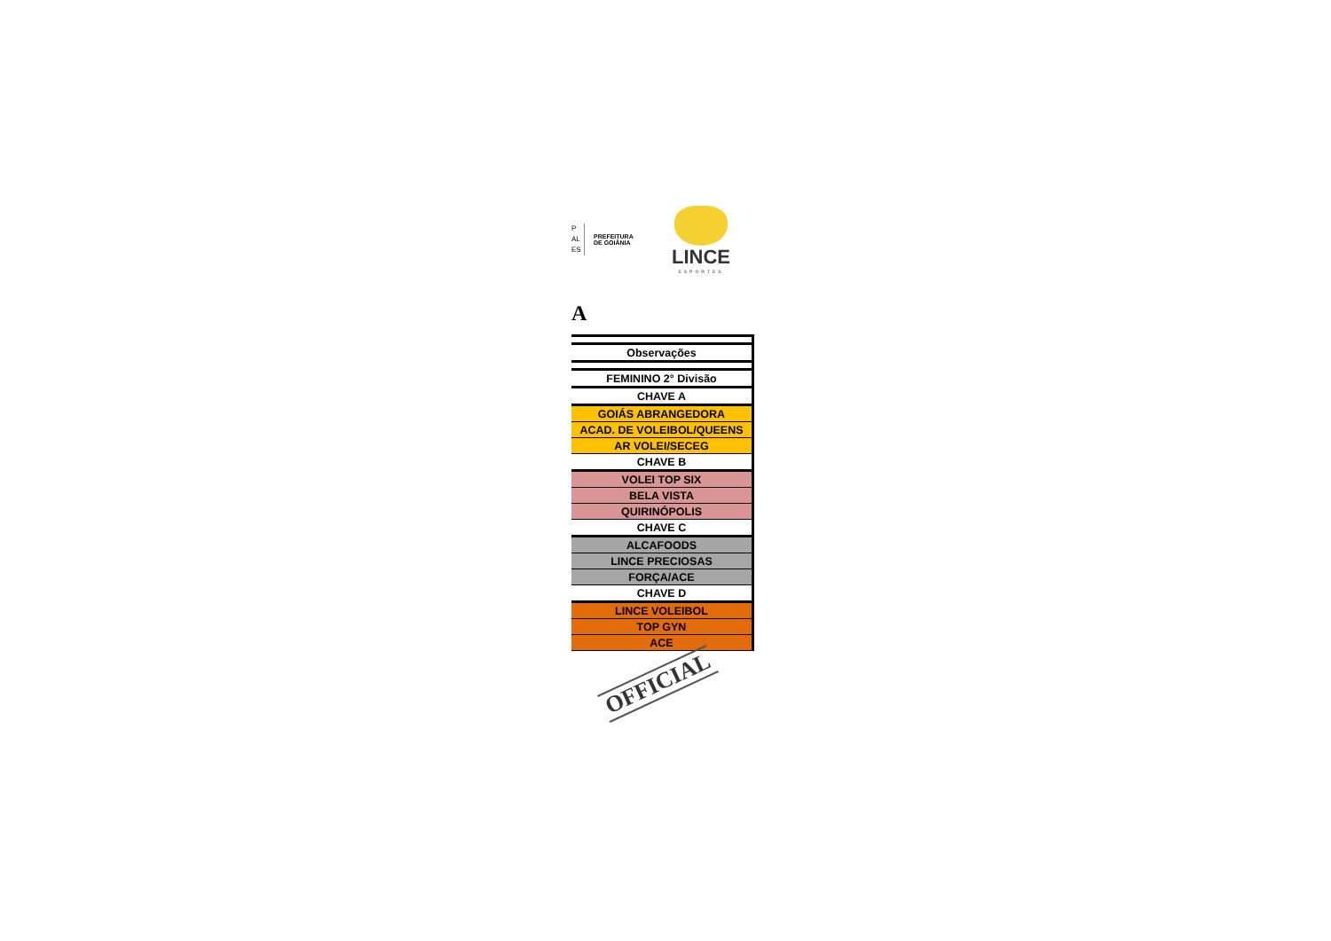P
AL
ES
PREFEITURA
DE GOIÂNIA
LINCE
ESPORTES
A
| Observações |
| FEMININO 2° Divisão |
| CHAVE A |
| GOIÁS ABRANGEDORA |
| ACAD. DE VOLEIBOL/QUEENS |
| AR VOLEI/SECEG |
| CHAVE B |
| VOLEI TOP SIX |
| BELA VISTA |
| QUIRINÓPOLIS |
| CHAVE C |
| ALCAFOODS |
| LINCE PRECIOSAS |
| FORÇA/ACE |
| CHAVE D |
| LINCE VOLEIBOL |
| TOP GYN |
| ACE |
OFFICIAL